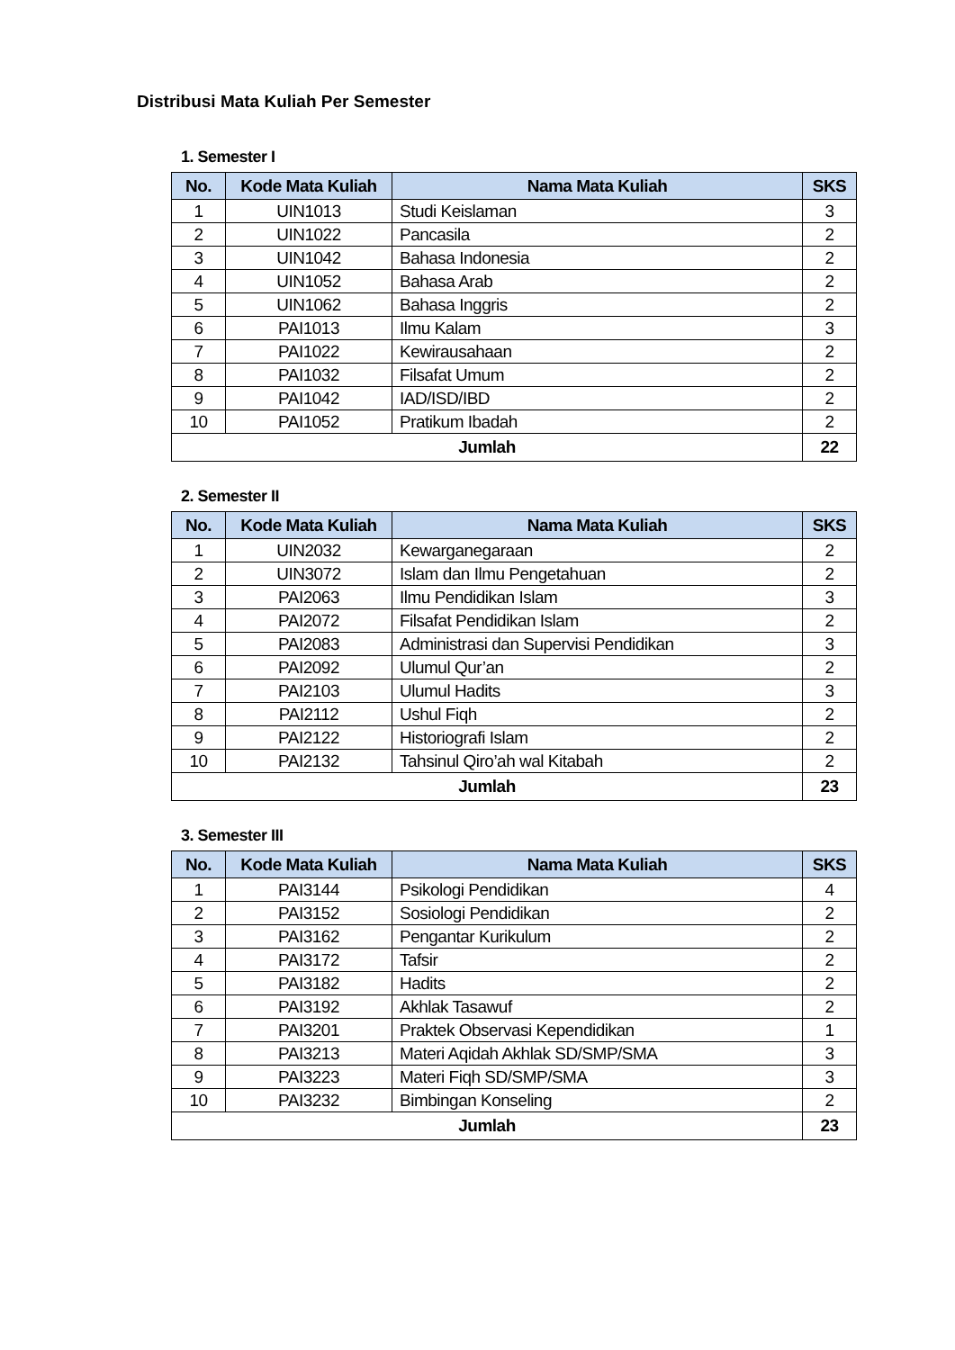Distribusi Mata Kuliah Per Semester
1. Semester I
| No. | Kode Mata Kuliah | Nama Mata Kuliah | SKS |
| --- | --- | --- | --- |
| 1 | UIN1013 | Studi Keislaman | 3 |
| 2 | UIN1022 | Pancasila | 2 |
| 3 | UIN1042 | Bahasa Indonesia | 2 |
| 4 | UIN1052 | Bahasa Arab | 2 |
| 5 | UIN1062 | Bahasa Inggris | 2 |
| 6 | PAI1013 | Ilmu Kalam | 3 |
| 7 | PAI1022 | Kewirausahaan | 2 |
| 8 | PAI1032 | Filsafat Umum | 2 |
| 9 | PAI1042 | IAD/ISD/IBD | 2 |
| 10 | PAI1052 | Pratikum Ibadah | 2 |
| Jumlah | | | 22 |
2. Semester II
| No. | Kode Mata Kuliah | Nama Mata Kuliah | SKS |
| --- | --- | --- | --- |
| 1 | UIN2032 | Kewarganegaraan | 2 |
| 2 | UIN3072 | Islam dan Ilmu Pengetahuan | 2 |
| 3 | PAI2063 | Ilmu Pendidikan Islam | 3 |
| 4 | PAI2072 | Filsafat Pendidikan Islam | 2 |
| 5 | PAI2083 | Administrasi dan Supervisi Pendidikan | 3 |
| 6 | PAI2092 | Ulumul Qur’an | 2 |
| 7 | PAI2103 | Ulumul Hadits | 3 |
| 8 | PAI2112 | Ushul Fiqh | 2 |
| 9 | PAI2122 | Historiografi Islam | 2 |
| 10 | PAI2132 | Tahsinul Qiro’ah wal Kitabah | 2 |
| Jumlah | | | 23 |
3. Semester III
| No. | Kode Mata Kuliah | Nama Mata Kuliah | SKS |
| --- | --- | --- | --- |
| 1 | PAI3144 | Psikologi Pendidikan | 4 |
| 2 | PAI3152 | Sosiologi Pendidikan | 2 |
| 3 | PAI3162 | Pengantar Kurikulum | 2 |
| 4 | PAI3172 | Tafsir | 2 |
| 5 | PAI3182 | Hadits | 2 |
| 6 | PAI3192 | Akhlak Tasawuf | 2 |
| 7 | PAI3201 | Praktek Observasi Kependidikan | 1 |
| 8 | PAI3213 | Materi Aqidah Akhlak SD/SMP/SMA | 3 |
| 9 | PAI3223 | Materi Fiqh SD/SMP/SMA | 3 |
| 10 | PAI3232 | Bimbingan Konseling | 2 |
| Jumlah | | | 23 |